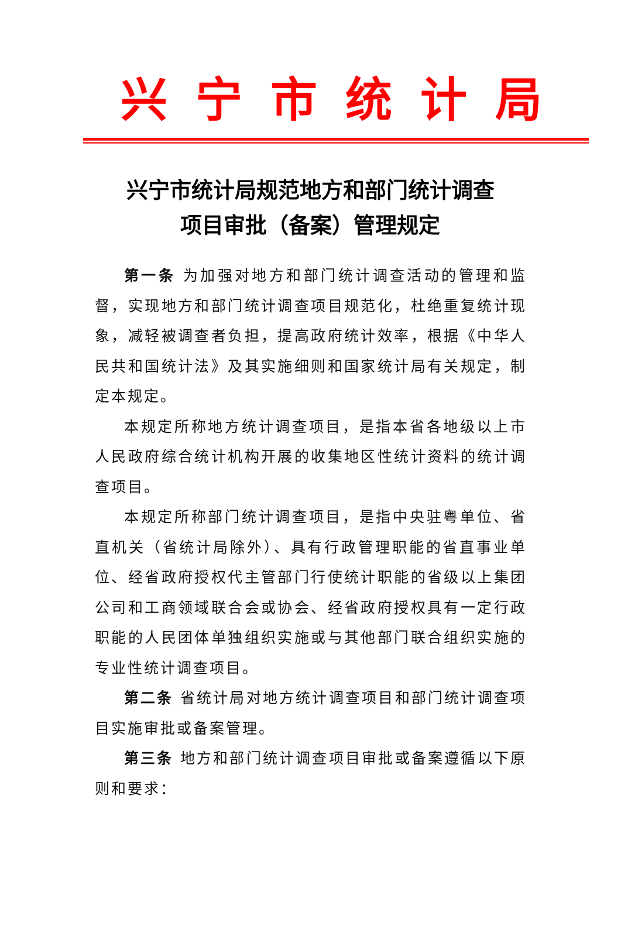兴宁市统计局
兴宁市统计局规范地方和部门统计调查
项目审批（备案）管理规定
第一条 为加强对地方和部门统计调查活动的管理和监督，实现地方和部门统计调查项目规范化，杜绝重复统计现象，减轻被调查者负担，提高政府统计效率，根据《中华人民共和国统计法》及其实施细则和国家统计局有关规定，制定本规定。
本规定所称地方统计调查项目，是指本省各地级以上市人民政府综合统计机构开展的收集地区性统计资料的统计调查项目。
本规定所称部门统计调查项目，是指中央驻粤单位、省直机关（省统计局除外）、具有行政管理职能的省直事业单位、经省政府授权代主管部门行使统计职能的省级以上集团公司和工商领域联合会或协会、经省政府授权具有一定行政职能的人民团体单独组织实施或与其他部门联合组织实施的专业性统计调查项目。
第二条 省统计局对地方统计调查项目和部门统计调查项目实施审批或备案管理。
第三条 地方和部门统计调查项目审批或备案遵循以下原则和要求：